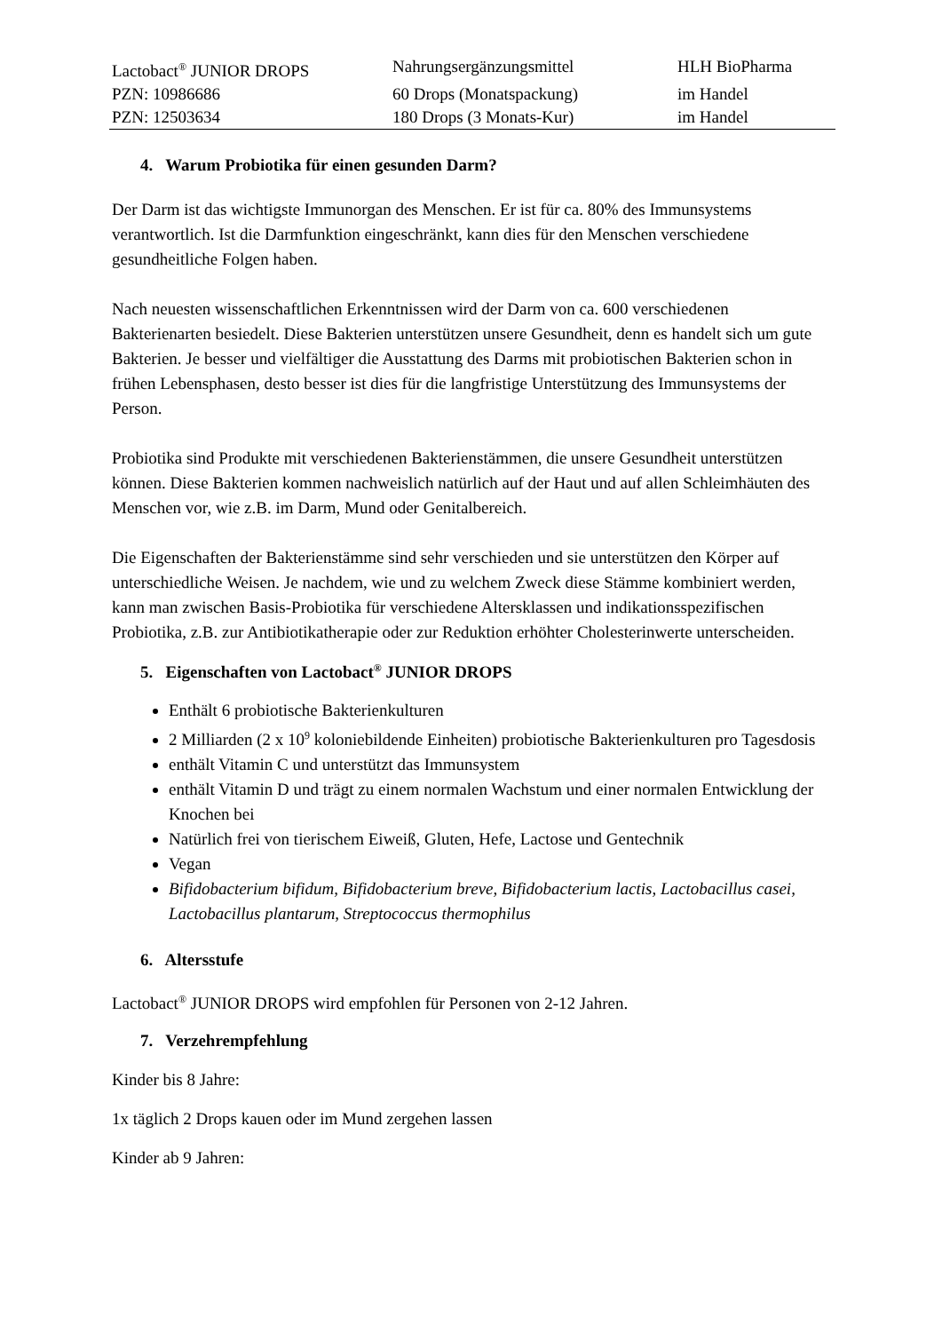| Lactobact<sup>®</sup> JUNIOR DROPS | Nahrungsergänzungsmittel | HLH BioPharma |
| PZN: 10986686 | 60 Drops (Monatspackung) | im Handel |
| PZN: 12503634 | 180 Drops (3 Monats-Kur) | im Handel |
4. Warum Probiotika für einen gesunden Darm?
Der Darm ist das wichtigste Immunorgan des Menschen. Er ist für ca. 80% des Immunsystems verantwortlich. Ist die Darmfunktion eingeschränkt, kann dies für den Menschen verschiedene gesundheitliche Folgen haben.
Nach neuesten wissenschaftlichen Erkenntnissen wird der Darm von ca. 600 verschiedenen Bakterienarten besiedelt. Diese Bakterien unterstützen unsere Gesundheit, denn es handelt sich um gute Bakterien. Je besser und vielfältiger die Ausstattung des Darms mit probiotischen Bakterien schon in frühen Lebensphasen, desto besser ist dies für die langfristige Unterstützung des Immunsystems der Person.
Probiotika sind Produkte mit verschiedenen Bakterienstämmen, die unsere Gesundheit unterstützen können. Diese Bakterien kommen nachweislich natürlich auf der Haut und auf allen Schleimhäuten des Menschen vor, wie z.B. im Darm, Mund oder Genitalbereich.
Die Eigenschaften der Bakterienstämme sind sehr verschieden und sie unterstützen den Körper auf unterschiedliche Weisen. Je nachdem, wie und zu welchem Zweck diese Stämme kombiniert werden, kann man zwischen Basis-Probiotika für verschiedene Altersklassen und indikationsspezifischen Probiotika, z.B. zur Antibiotikatherapie oder zur Reduktion erhöhter Cholesterinwerte unterscheiden.
5. Eigenschaften von Lactobact<sup>®</sup> JUNIOR DROPS
Enthält 6 probiotische Bakterienkulturen
2 Milliarden (2 x 10<sup>9</sup> koloniebildende Einheiten) probiotische Bakterienkulturen pro Tagesdosis
enthält Vitamin C und unterstützt das Immunsystem
enthält Vitamin D und trägt zu einem normalen Wachstum und einer normalen Entwicklung der Knochen bei
Natürlich frei von tierischem Eiweiß, Gluten, Hefe, Lactose und Gentechnik
Vegan
Bifidobacterium bifidum, Bifidobacterium breve, Bifidobacterium lactis, Lactobacillus casei, Lactobacillus plantarum, Streptococcus thermophilus
6. Altersstufe
Lactobact<sup>®</sup> JUNIOR DROPS wird empfohlen für Personen von 2-12 Jahren.
7. Verzehrempfehlung
Kinder bis 8 Jahre:
1x täglich 2 Drops kauen oder im Mund zergehen lassen
Kinder ab 9 Jahren: